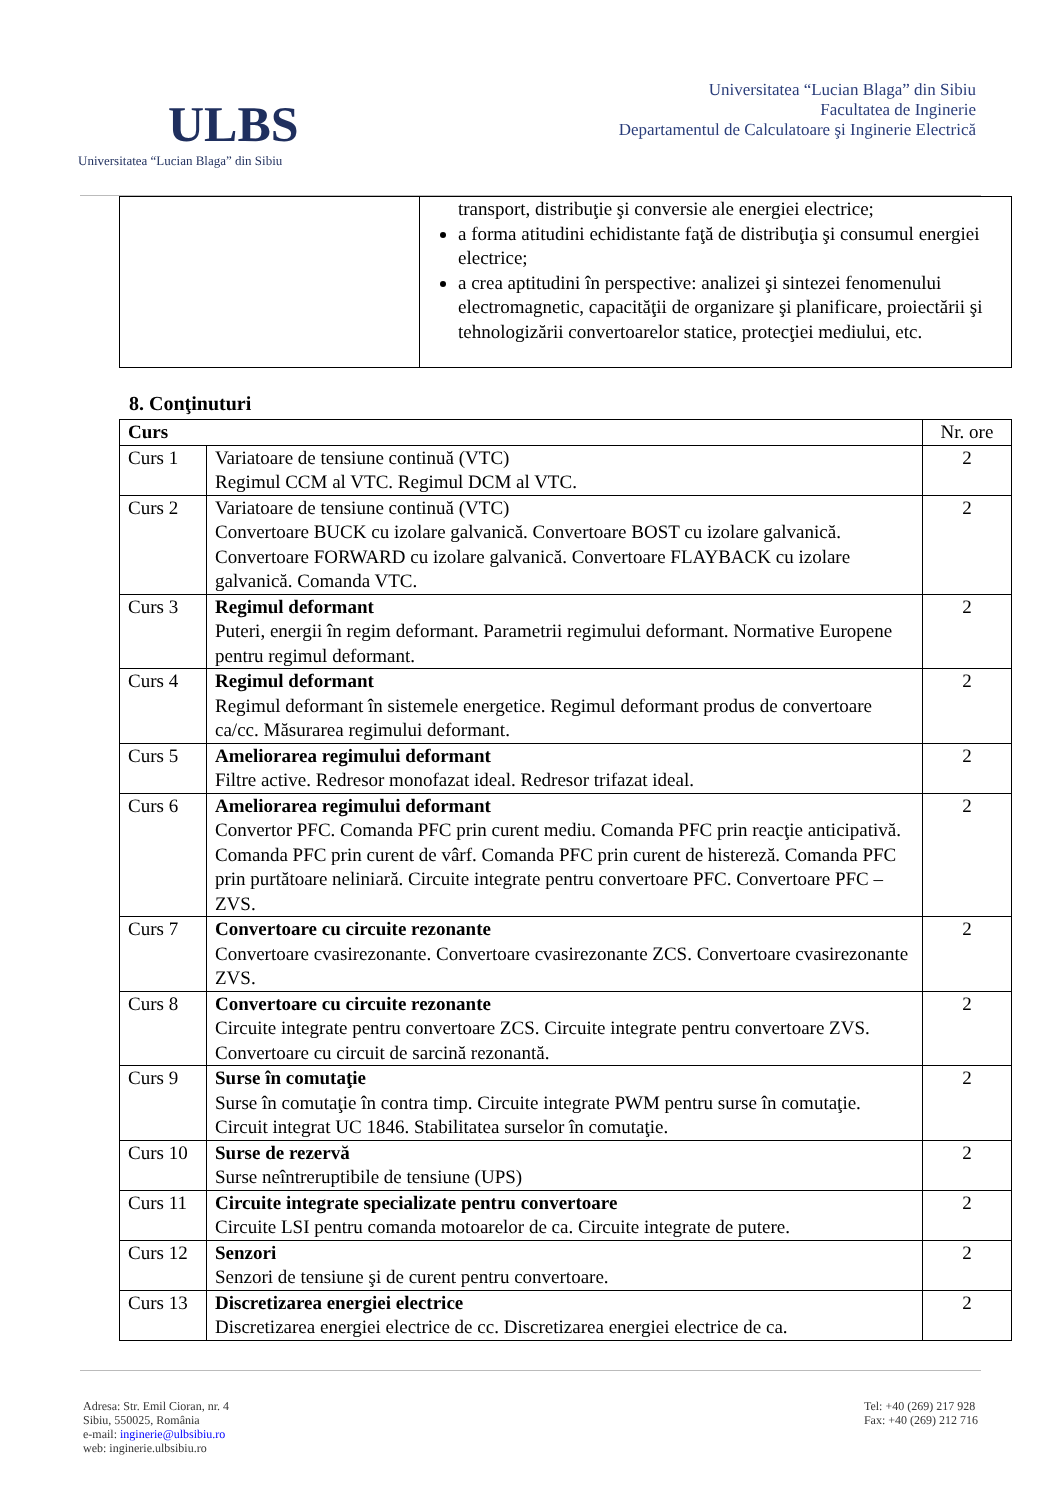ULBS
Universitatea “Lucian Blaga” din Sibiu
Universitatea “Lucian Blaga” din Sibiu
Facultatea de Inginerie
Departamentul de Calculatoare şi Inginerie Electrică
| | transport, distribuţie şi conversie ale energiei electrice; a forma atitudini echidistante faţă de distribuţia şi consumul energiei electrice; a crea aptitudini în perspective: analizei şi sintezei fenomenului electromagnetic, capacităţii de organizare şi planificare, proiectării şi tehnologizării convertoarelor statice, protecţiei mediului, etc. |
8. Conţinuturi
| Curs | | Nr. ore |
| Curs 1 | Variatoare de tensiune continuă (VTC) Regimul CCM al VTC. Regimul DCM al VTC. | 2 |
| Curs 2 | Variatoare de tensiune continuă (VTC) Convertoare BUCK cu izolare galvanică. Convertoare BOST cu izolare galvanică. Convertoare FORWARD cu izolare galvanică. Convertoare FLAYBACK cu izolare galvanică. Comanda VTC. | 2 |
| Curs 3 | Regimul deformant Puteri, energii în regim deformant. Parametrii regimului deformant. Normative Europene pentru regimul deformant. | 2 |
| Curs 4 | Regimul deformant Regimul deformant în sistemele energetice. Regimul deformant produs de convertoare ca/cc. Măsurarea regimului deformant. | 2 |
| Curs 5 | Ameliorarea regimului deformant Filtre active. Redresor monofazat ideal. Redresor trifazat ideal. | 2 |
| Curs 6 | Ameliorarea regimului deformant Convertor PFC. Comanda PFC prin curent mediu. Comanda PFC prin reacţie anticipativă. Comanda PFC prin curent de vârf. Comanda PFC prin curent de histereză. Comanda PFC prin purtătoare neliniară. Circuite integrate pentru convertoare PFC. Convertoare PFC – ZVS. | 2 |
| Curs 7 | Convertoare cu circuite rezonante Convertoare cvasirezonante. Convertoare cvasirezonante ZCS. Convertoare cvasirezonante ZVS. | 2 |
| Curs 8 | Convertoare cu circuite rezonante Circuite integrate pentru convertoare ZCS. Circuite integrate pentru convertoare ZVS. Convertoare cu circuit de sarcină rezonantă. | 2 |
| Curs 9 | Surse în comutaţie Surse în comutaţie în contra timp. Circuite integrate PWM pentru surse în comutaţie. Circuit integrat UC 1846. Stabilitatea surselor în comutaţie. | 2 |
| Curs 10 | Surse de rezervă Surse neîntreruptibile de tensiune (UPS) | 2 |
| Curs 11 | Circuite integrate specializate pentru convertoare Circuite LSI pentru comanda motoarelor de ca. Circuite integrate de putere. | 2 |
| Curs 12 | Senzori Senzori de tensiune şi de curent pentru convertoare. | 2 |
| Curs 13 | Discretizarea energiei electrice Discretizarea energiei electrice de cc. Discretizarea energiei electrice de ca. | 2 |
Adresa: Str. Emil Cioran, nr. 4
Sibiu, 550025, România
e-mail: inginerie@ulbsibiu.ro
web: inginerie.ulbsibiu.ro
Tel: +40 (269) 217 928
Fax: +40 (269) 212 716